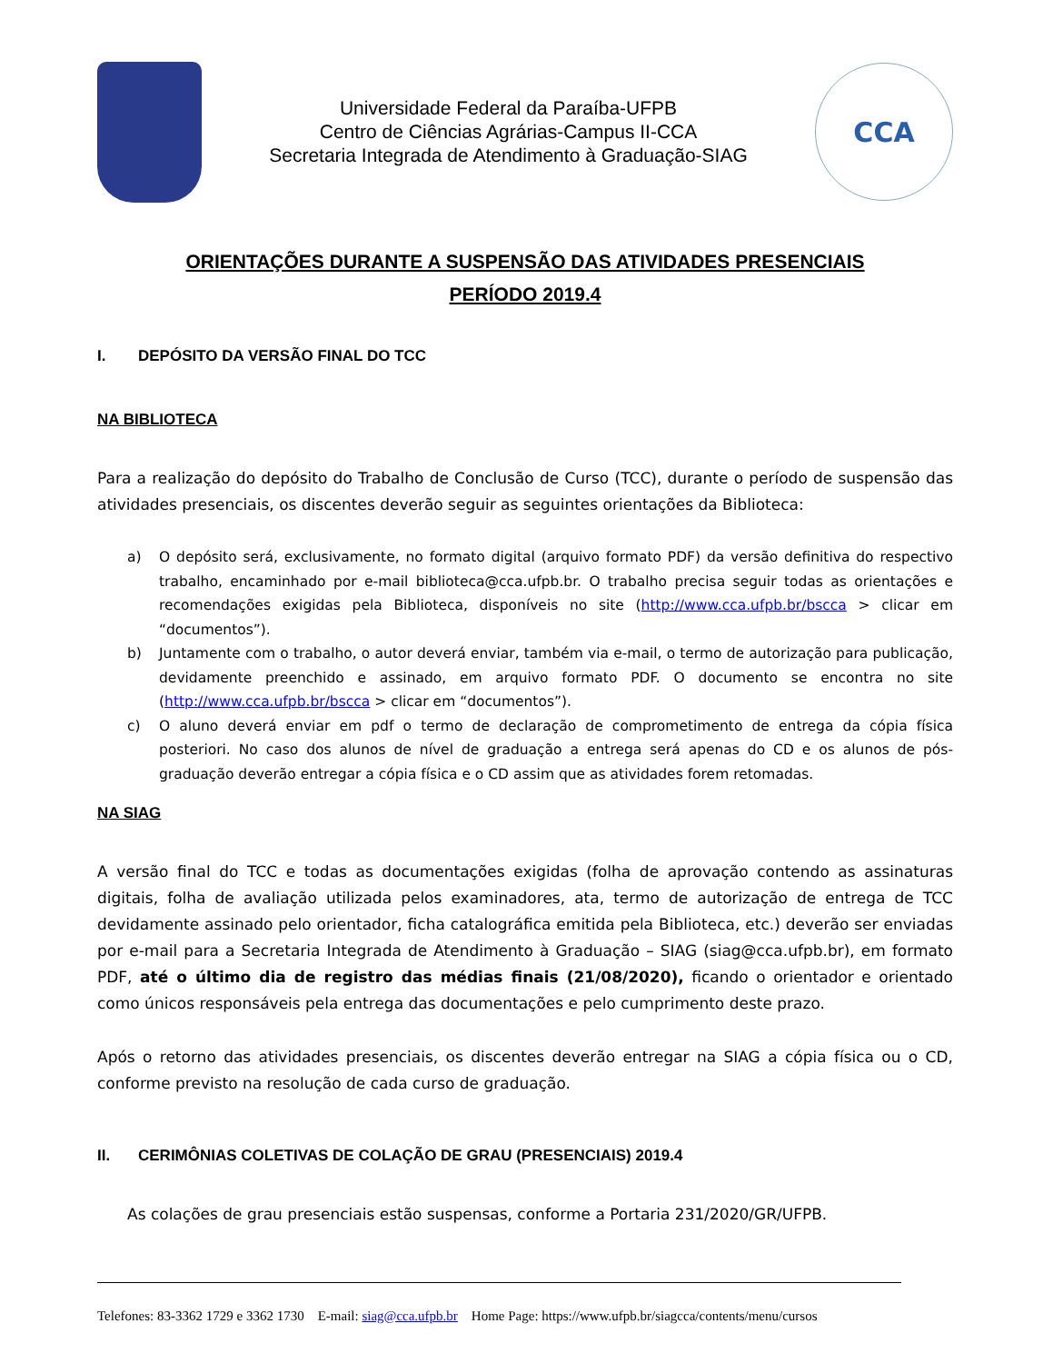Universidade Federal da Paraíba-UFPB
Centro de Ciências Agrárias-Campus II-CCA
Secretaria Integrada de Atendimento à Graduação-SIAG
CCA
ORIENTAÇÕES DURANTE A SUSPENSÃO DAS ATIVIDADES PRESENCIAIS
PERÍODO 2019.4
I. DEPÓSITO DA VERSÃO FINAL DO TCC
NA BIBLIOTECA
Para a realização do depósito do Trabalho de Conclusão de Curso (TCC), durante o período de suspensão das atividades presenciais, os discentes deverão seguir as seguintes orientações da Biblioteca:
a) O depósito será, exclusivamente, no formato digital (arquivo formato PDF) da versão definitiva do respectivo trabalho, encaminhado por e-mail biblioteca@cca.ufpb.br. O trabalho precisa seguir todas as orientações e recomendações exigidas pela Biblioteca, disponíveis no site (http://www.cca.ufpb.br/bscca > clicar em “documentos”).
b) Juntamente com o trabalho, o autor deverá enviar, também via e-mail, o termo de autorização para publicação, devidamente preenchido e assinado, em arquivo formato PDF. O documento se encontra no site (http://www.cca.ufpb.br/bscca > clicar em “documentos”).
c) O aluno deverá enviar em pdf o termo de declaração de comprometimento de entrega da cópia física posteriori. No caso dos alunos de nível de graduação a entrega será apenas do CD e os alunos de pós-graduação deverão entregar a cópia física e o CD assim que as atividades forem retomadas.
NA SIAG
A versão final do TCC e todas as documentações exigidas (folha de aprovação contendo as assinaturas digitais, folha de avaliação utilizada pelos examinadores, ata, termo de autorização de entrega de TCC devidamente assinado pelo orientador, ficha catalográfica emitida pela Biblioteca, etc.) deverão ser enviadas por e-mail para a Secretaria Integrada de Atendimento à Graduação – SIAG (siag@cca.ufpb.br), em formato PDF, até o último dia de registro das médias finais (21/08/2020), ficando o orientador e orientado como únicos responsáveis pela entrega das documentações e pelo cumprimento deste prazo.
Após o retorno das atividades presenciais, os discentes deverão entregar na SIAG a cópia física ou o CD, conforme previsto na resolução de cada curso de graduação.
II. CERIMÔNIAS COLETIVAS DE COLAÇÃO DE GRAU (PRESENCIAIS) 2019.4
As colações de grau presenciais estão suspensas, conforme a Portaria 231/2020/GR/UFPB.
Telefones: 83-3362 1729 e 3362 1730 E-mail: siag@cca.ufpb.br Home Page: https://www.ufpb.br/siagcca/contents/menu/cursos